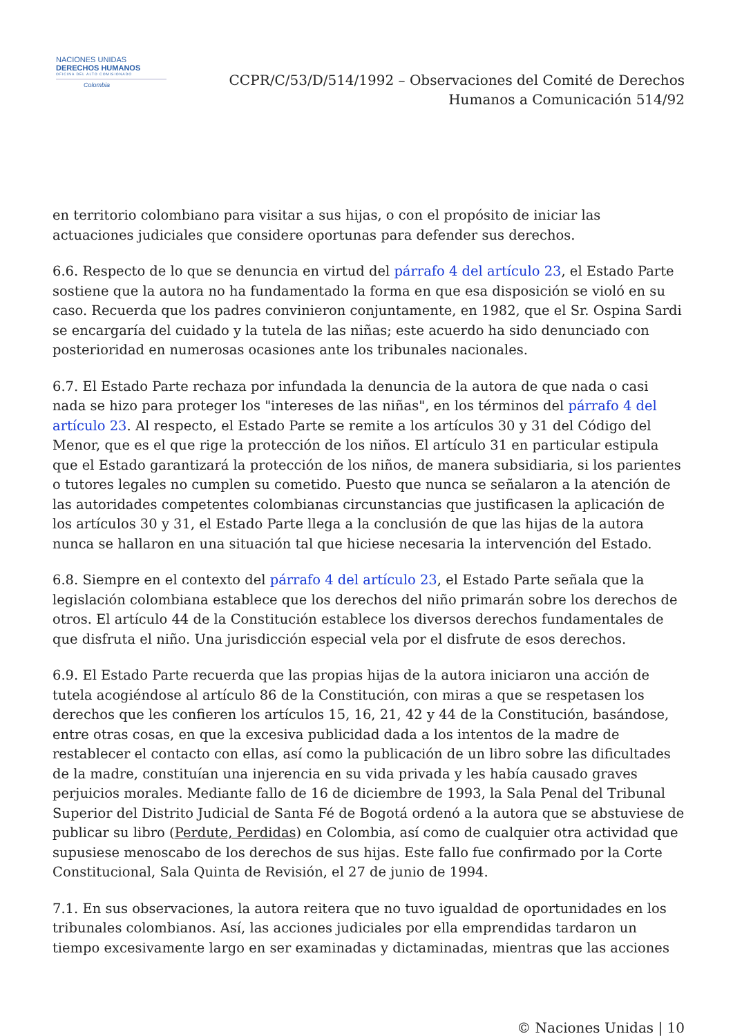NACIONES UNIDAS
DERECHOS HUMANOS
OFICINA DEL ALTO COMISIONADO
Colombia
CCPR/C/53/D/514/1992 – Observaciones del Comité de Derechos
Humanos a Comunicación 514/92
en territorio colombiano para visitar a sus hijas, o con el propósito de iniciar las actuaciones judiciales que considere oportunas para defender sus derechos.
6.6. Respecto de lo que se denuncia en virtud del párrafo 4 del artículo 23, el Estado Parte sostiene que la autora no ha fundamentado la forma en que esa disposición se violó en su caso. Recuerda que los padres convinieron conjuntamente, en 1982, que el Sr. Ospina Sardi se encargaría del cuidado y la tutela de las niñas; este acuerdo ha sido denunciado con posterioridad en numerosas ocasiones ante los tribunales nacionales.
6.7. El Estado Parte rechaza por infundada la denuncia de la autora de que nada o casi nada se hizo para proteger los "intereses de las niñas", en los términos del párrafo 4 del artículo 23. Al respecto, el Estado Parte se remite a los artículos 30 y 31 del Código del Menor, que es el que rige la protección de los niños. El artículo 31 en particular estipula que el Estado garantizará la protección de los niños, de manera subsidiaria, si los parientes o tutores legales no cumplen su cometido. Puesto que nunca se señalaron a la atención de las autoridades competentes colombianas circunstancias que justificasen la aplicación de los artículos 30 y 31, el Estado Parte llega a la conclusión de que las hijas de la autora nunca se hallaron en una situación tal que hiciese necesaria la intervención del Estado.
6.8. Siempre en el contexto del párrafo 4 del artículo 23, el Estado Parte señala que la legislación colombiana establece que los derechos del niño primarán sobre los derechos de otros. El artículo 44 de la Constitución establece los diversos derechos fundamentales de que disfruta el niño. Una jurisdicción especial vela por el disfrute de esos derechos.
6.9. El Estado Parte recuerda que las propias hijas de la autora iniciaron una acción de tutela acogiéndose al artículo 86 de la Constitución, con miras a que se respetasen los derechos que les confieren los artículos 15, 16, 21, 42 y 44 de la Constitución, basándose, entre otras cosas, en que la excesiva publicidad dada a los intentos de la madre de restablecer el contacto con ellas, así como la publicación de un libro sobre las dificultades de la madre, constituían una injerencia en su vida privada y les había causado graves perjuicios morales. Mediante fallo de 16 de diciembre de 1993, la Sala Penal del Tribunal Superior del Distrito Judicial de Santa Fé de Bogotá ordenó a la autora que se abstuviese de publicar su libro (Perdute, Perdidas) en Colombia, así como de cualquier otra actividad que supusiese menoscabo de los derechos de sus hijas. Este fallo fue confirmado por la Corte Constitucional, Sala Quinta de Revisión, el 27 de junio de 1994.
7.1. En sus observaciones, la autora reitera que no tuvo igualdad de oportunidades en los tribunales colombianos. Así, las acciones judiciales por ella emprendidas tardaron un tiempo excesivamente largo en ser examinadas y dictaminadas, mientras que las acciones
© Naciones Unidas | 10